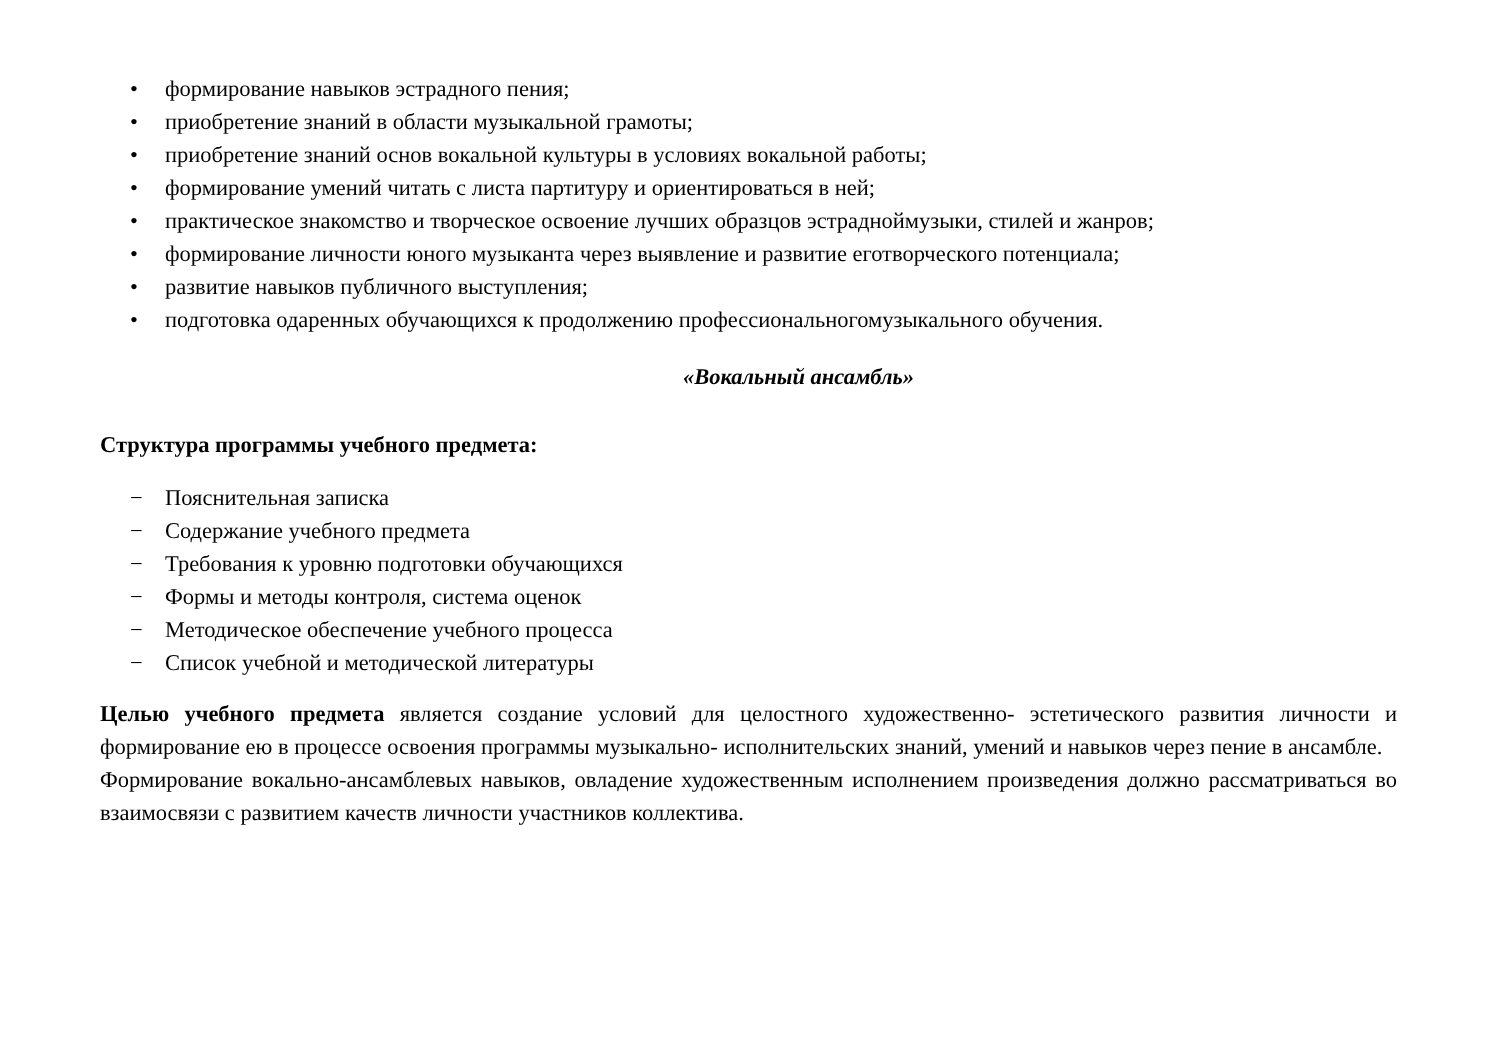• формирование навыков эстрадного пения;
• приобретение знаний в области музыкальной грамоты;
• приобретение знаний основ вокальной культуры в условиях вокальной работы;
• формирование умений читать с листа партитуру и ориентироваться в ней;
• практическое знакомство и творческое освоение лучших образцов эстрадноймузыки, стилей и жанров;
• формирование личности юного музыканта через выявление и развитие еготворческого потенциала;
• развитие навыков публичного выступления;
• подготовка одаренных обучающихся к продолжению профессиональногомузыкального обучения.
«Вокальный ансамбль»
Структура программы учебного предмета:
− Пояснительная записка
− Содержание учебного предмета
− Требования к уровню подготовки обучающихся
− Формы и методы контроля, система оценок
− Методическое обеспечение учебного процесса
− Список учебной и методической литературы
Целью учебного предмета является создание условий для целостного художественно- эстетического развития личности и формирование ею в процессе освоения программы музыкально- исполнительских знаний, умений и навыков через пение в ансамбле.
Формирование вокально-ансамблевых навыков, овладение художественным исполнением произведения должно рассматриваться во взаимосвязи с развитием качеств личности участников коллектива.